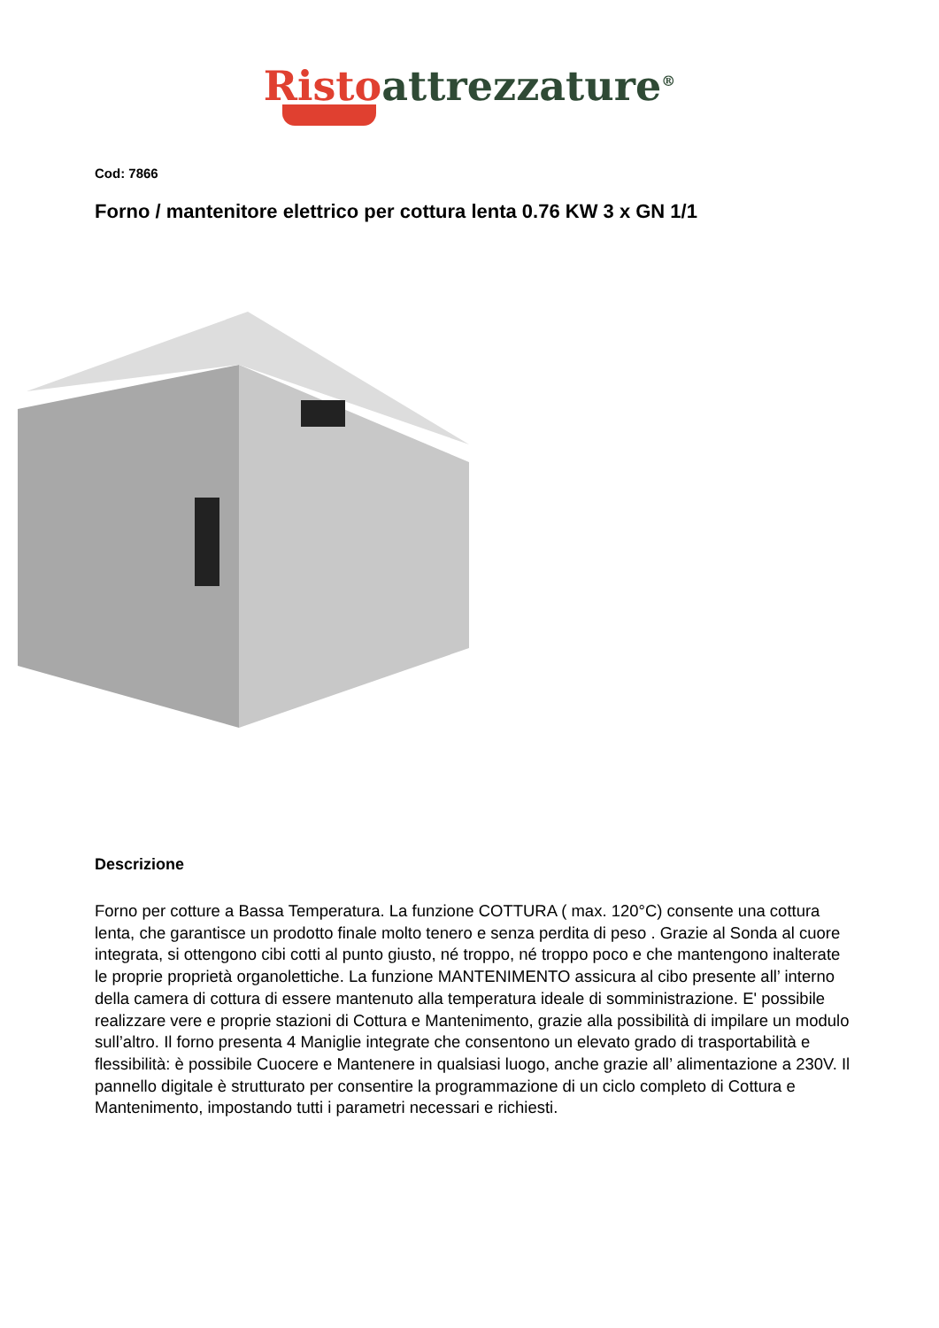Risto attrezzature<sup>®</sup>
Cod: 7866
Forno / mantenitore elettrico per cottura lenta 0.76 KW 3 x GN 1/1
Descrizione
Forno per cotture a Bassa Temperatura. La funzione COTTURA ( max. 120°C) consente una cottura lenta, che garantisce un prodotto finale molto tenero e senza perdita di peso . Grazie al Sonda al cuore integrata, si ottengono cibi cotti al punto giusto, né troppo, né troppo poco e che mantengono inalterate le proprie proprietà organolettiche. La funzione MANTENIMENTO assicura al cibo presente all’ interno della camera di cottura di essere mantenuto alla temperatura ideale di somministrazione. E' possibile realizzare vere e proprie stazioni di Cottura e Mantenimento, grazie alla possibilità di impilare un modulo sull’altro. Il forno presenta 4 Maniglie integrate che consentono un elevato grado di trasportabilità e flessibilità: è possibile Cuocere e Mantenere in qualsiasi luogo, anche grazie all’ alimentazione a 230V. Il pannello digitale è strutturato per consentire la programmazione di un ciclo completo di Cottura e Mantenimento, impostando tutti i parametri necessari e richiesti.